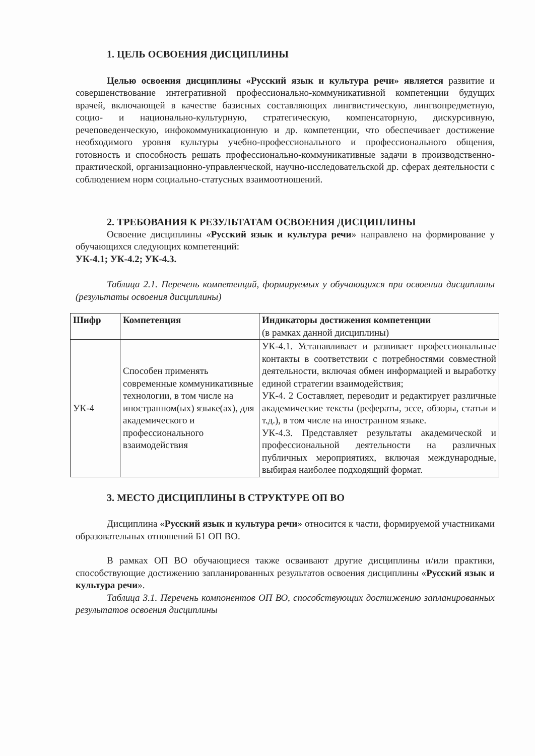1. ЦЕЛЬ ОСВОЕНИЯ ДИСЦИПЛИНЫ
Целью освоения дисциплины «Русский язык и культура речи» является развитие и совершенствование интегративной профессионально-коммуникативной компетенции будущих врачей, включающей в качестве базисных составляющих лингвистическую, лингвопредметную, социо- и национально-культурную, стратегическую, компенсаторную, дискурсивную, речеповеденческую, инфокоммуникационную и др. компетенции, что обеспечивает достижение необходимого уровня культуры учебно-профессионального и профессионального общения, готовность и способность решать профессионально-коммуникативные задачи в производственно-практической, организационно-управленческой, научно-исследовательской др. сферах деятельности с соблюдением норм социально-статусных взаимоотношений.
2. ТРЕБОВАНИЯ К РЕЗУЛЬТАТАМ ОСВОЕНИЯ ДИСЦИПЛИНЫ
Освоение дисциплины «Русский язык и культура речи» направлено на формирование у обучающихся следующих компетенций:
УК-4.1; УК-4.2; УК-4.3.
Таблица 2.1. Перечень компетенций, формируемых у обучающихся при освоении дисциплины (результаты освоения дисциплины)
| Шифр | Компетенция | Индикаторы достижения компетенции (в рамках данной дисциплины) |
| --- | --- | --- |
| УК-4 | Способен применять современные коммуникативные технологии, в том числе на иностранном(ых) языке(ах), для академического и профессионального взаимодействия | УК-4.1. Устанавливает и развивает профессиональные контакты в соответствии с потребностями совместной деятельности, включая обмен информацией и выработку единой стратегии взаимодействия; УК-4. 2 Составляет, переводит и редактирует различные академические тексты (рефераты, эссе, обзоры, статьи и т.д.), в том числе на иностранном языке. УК-4.3. Представляет результаты академической и профессиональной деятельности на различных публичных мероприятиях, включая международные, выбирая наиболее подходящий формат. |
3. МЕСТО ДИСЦИПЛИНЫ В СТРУКТУРЕ ОП ВО
Дисциплина «Русский язык и культура речи» относится к части, формируемой участниками образовательных отношений Б1 ОП ВО.
В рамках ОП ВО обучающиеся также осваивают другие дисциплины и/или практики, способствующие достижению запланированных результатов освоения дисциплины «Русский язык и культура речи».
Таблица 3.1. Перечень компонентов ОП ВО, способствующих достижению запланированных результатов освоения дисциплины